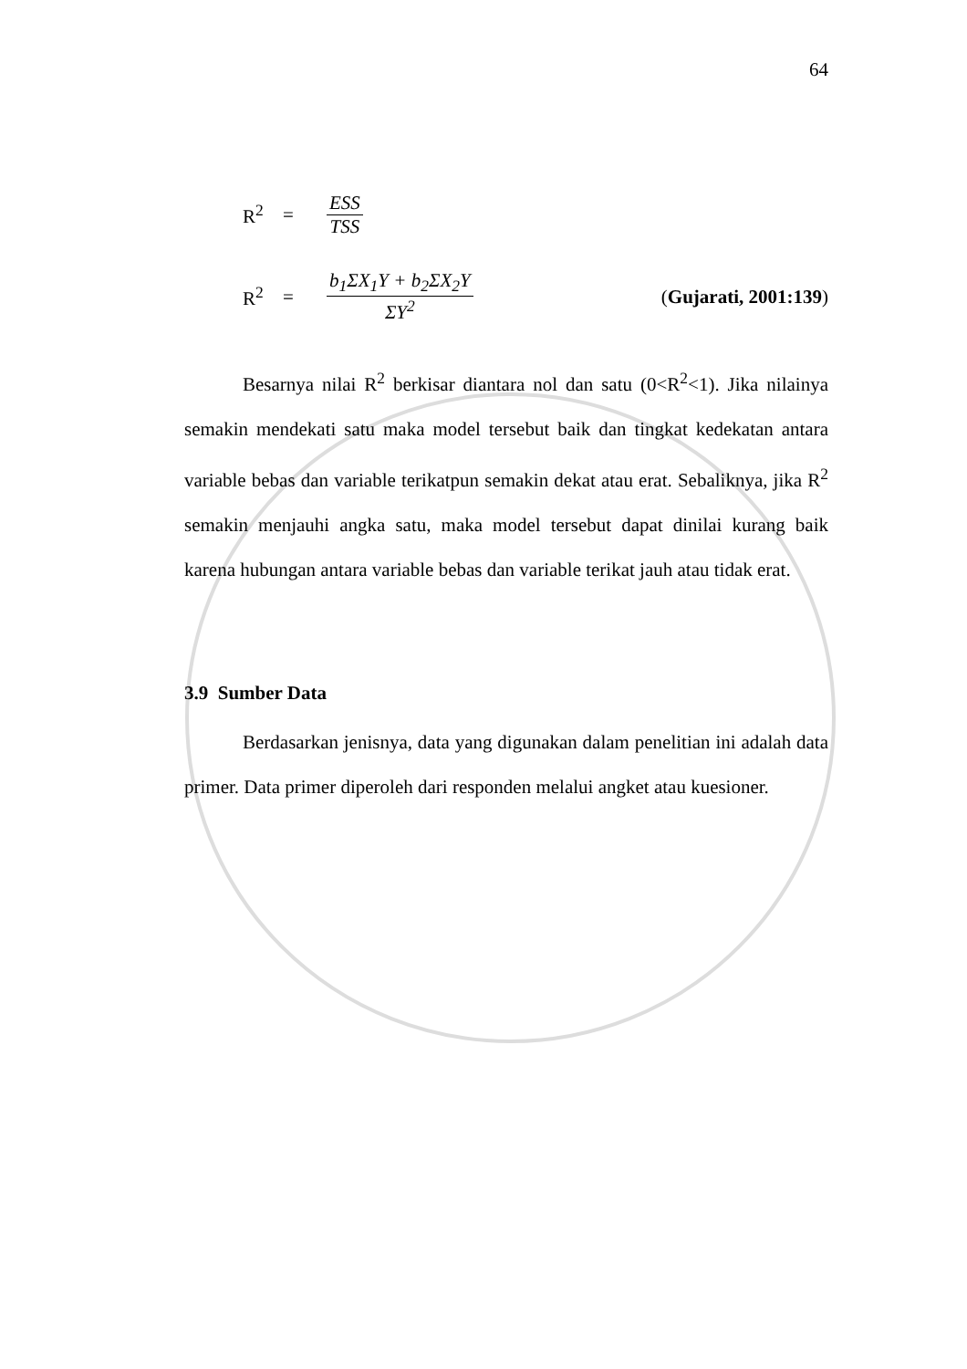64
R<sup>2</sup> =
ESS
TSS
R<sup>2</sup> =
b<sub>1</sub>ΣX<sub>1</sub>Y + b<sub>2</sub>ΣX<sub>2</sub>Y
ΣY<sup>2</sup>
(Gujarati, 2001:139)
Besarnya nilai R<sup>2</sup> berkisar diantara nol dan satu (0<R<sup>2</sup><1). Jika nilainya semakin mendekati satu maka model tersebut baik dan tingkat kedekatan antara variable bebas dan variable terikatpun semakin dekat atau erat. Sebaliknya, jika R<sup>2</sup> semakin menjauhi angka satu, maka model tersebut dapat dinilai kurang baik karena hubungan antara variable bebas dan variable terikat jauh atau tidak erat.
3.9 Sumber Data
Berdasarkan jenisnya, data yang digunakan dalam penelitian ini adalah data primer. Data primer diperoleh dari responden melalui angket atau kuesioner.